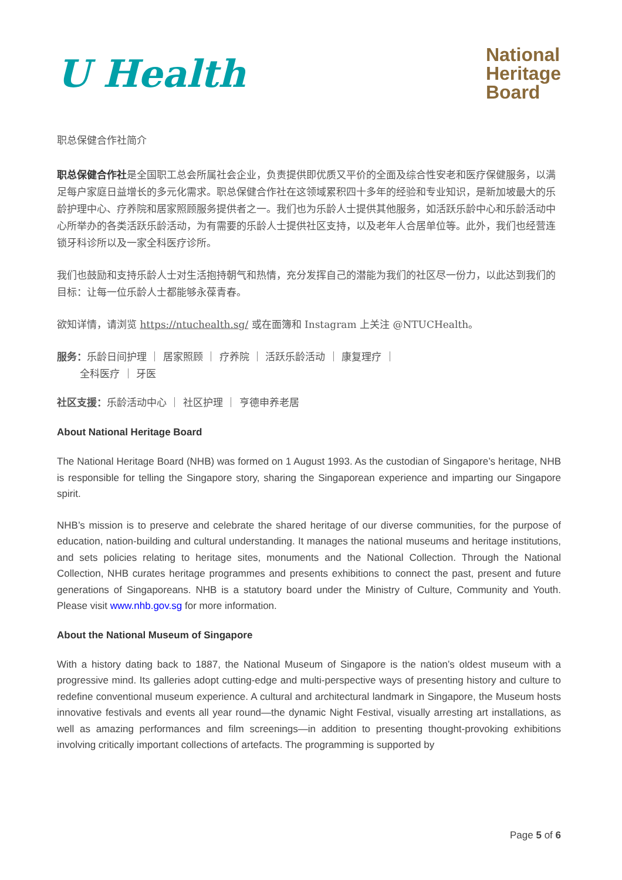U Health
National
Heritage
Board
职总保健合作社简介
职总保健合作社是全国职工总会所属社会企业，负责提供即优质又平价的全面及综合性安老和医疗保健服务，以满足每户家庭日益增长的多元化需求。职总保健合作社在这领域累积四十多年的经验和专业知识，是新加坡最大的乐龄护理中心、疗养院和居家照顾服务提供者之一。我们也为乐龄人士提供其他服务，如活跃乐龄中心和乐龄活动中心所举办的各类活跃乐龄活动，为有需要的乐龄人士提供社区支持，以及老年人合居单位等。此外，我们也经营连锁牙科诊所以及一家全科医疗诊所。
我们也鼓励和支持乐龄人士对生活抱持朝气和热情，充分发挥自己的潜能为我们的社区尽一份力，以此达到我们的目标：让每一位乐龄人士都能够永葆青春。
欲知详情，请浏览 https://ntuchealth.sg/ 或在面簿和 Instagram 上关注 @NTUCHealth。
服务：乐龄日间护理 ｜ 居家照顾 ｜ 疗养院 ｜ 活跃乐龄活动 ｜ 康复理疗 ｜
　　 全科医疗 ｜ 牙医
社区支援：乐龄活动中心 ｜ 社区护理 ｜ 亨德申养老居
About National Heritage Board
The National Heritage Board (NHB) was formed on 1 August 1993. As the custodian of Singapore’s heritage, NHB is responsible for telling the Singapore story, sharing the Singaporean experience and imparting our Singapore spirit.
NHB’s mission is to preserve and celebrate the shared heritage of our diverse communities, for the purpose of education, nation-building and cultural understanding. It manages the national museums and heritage institutions, and sets policies relating to heritage sites, monuments and the National Collection. Through the National Collection, NHB curates heritage programmes and presents exhibitions to connect the past, present and future generations of Singaporeans. NHB is a statutory board under the Ministry of Culture, Community and Youth. Please visit www.nhb.gov.sg for more information.
About the National Museum of Singapore
With a history dating back to 1887, the National Museum of Singapore is the nation’s oldest museum with a progressive mind. Its galleries adopt cutting-edge and multi-perspective ways of presenting history and culture to redefine conventional museum experience. A cultural and architectural landmark in Singapore, the Museum hosts innovative festivals and events all year round—the dynamic Night Festival, visually arresting art installations, as well as amazing performances and film screenings—in addition to presenting thought-provoking exhibitions involving critically important collections of artefacts. The programming is supported by
Page 5 of 6